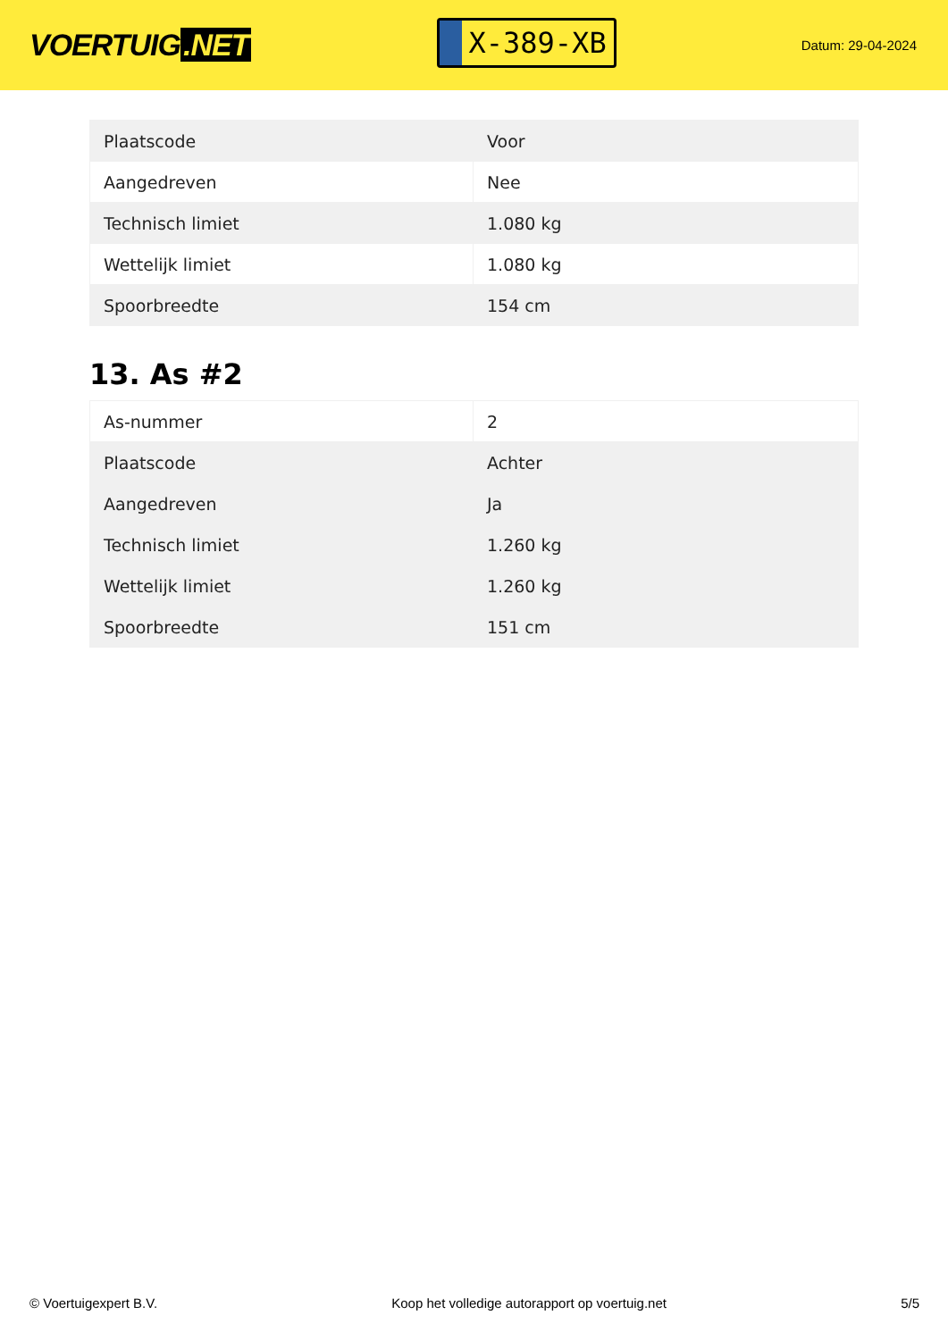VOERTUIG.NET
X-389-XB
Datum: 29-04-2024
| Plaatscode | Voor |
| Aangedreven | Nee |
| Technisch limiet | 1.080 kg |
| Wettelijk limiet | 1.080 kg |
| Spoorbreedte | 154 cm |
13. As #2
| As-nummer | 2 |
| Plaatscode | Achter |
| Aangedreven | Ja |
| Technisch limiet | 1.260 kg |
| Wettelijk limiet | 1.260 kg |
| Spoorbreedte | 151 cm |
© Voertuigexpert B.V. Koop het volledige autorapport op voertuig.net 5/5